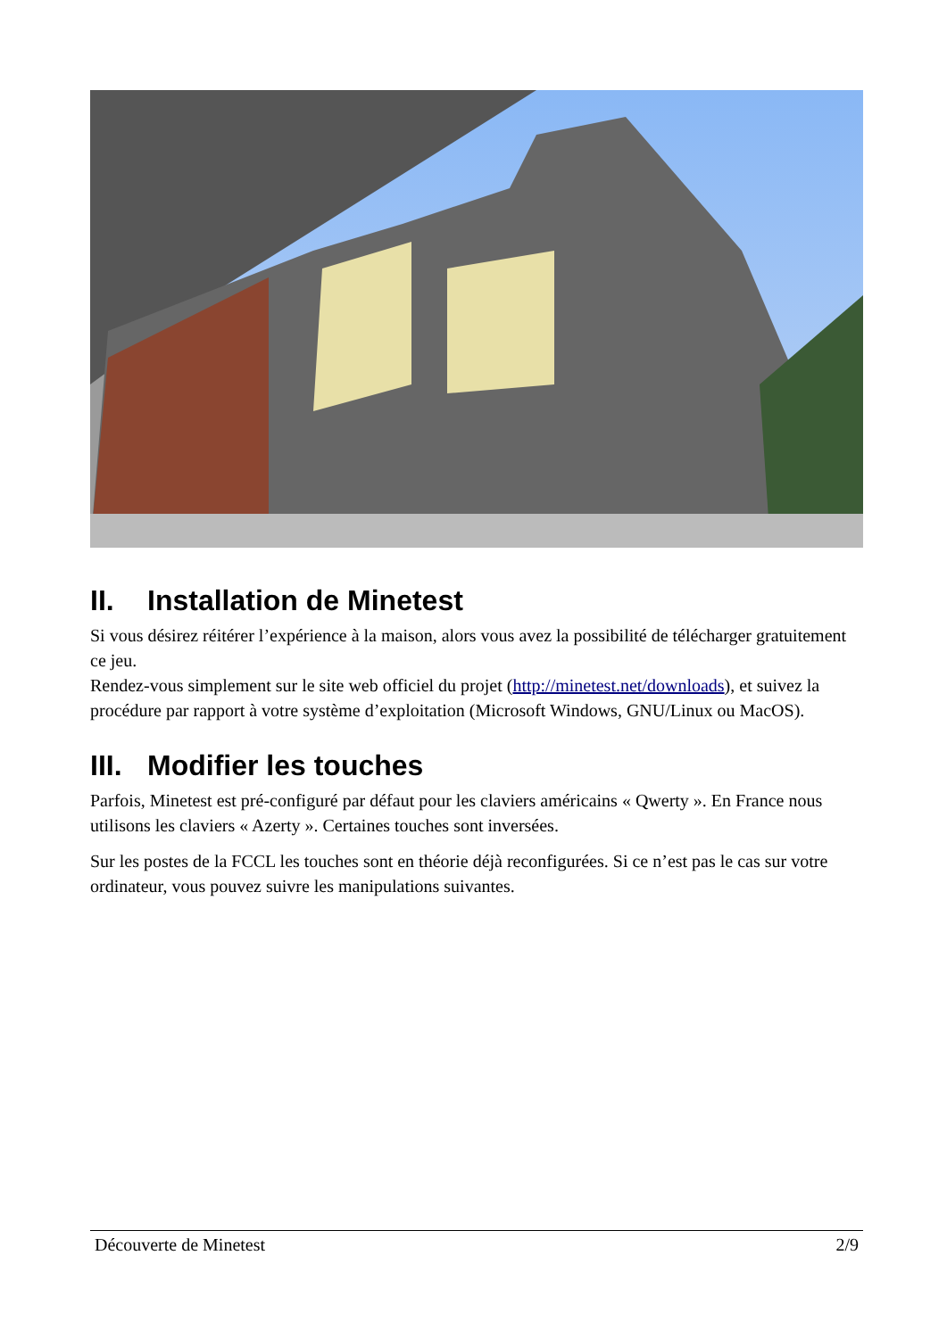II. Installation de Minetest
Si vous désirez réitérer l’expérience à la maison, alors vous avez la possibilité de télécharger gratuitement ce jeu.
Rendez-vous simplement sur le site web officiel du projet (http://minetest.net/downloads), et suivez la procédure par rapport à votre système d’exploitation (Microsoft Windows, GNU/Linux ou MacOS).
III. Modifier les touches
Parfois, Minetest est pré-configuré par défaut pour les claviers américains « Qwerty ». En France nous utilisons les claviers « Azerty ». Certaines touches sont inversées.
Sur les postes de la FCCL les touches sont en théorie déjà reconfigurées. Si ce n’est pas le cas sur votre ordinateur, vous pouvez suivre les manipulations suivantes.
Découverte de Minetest 2/9